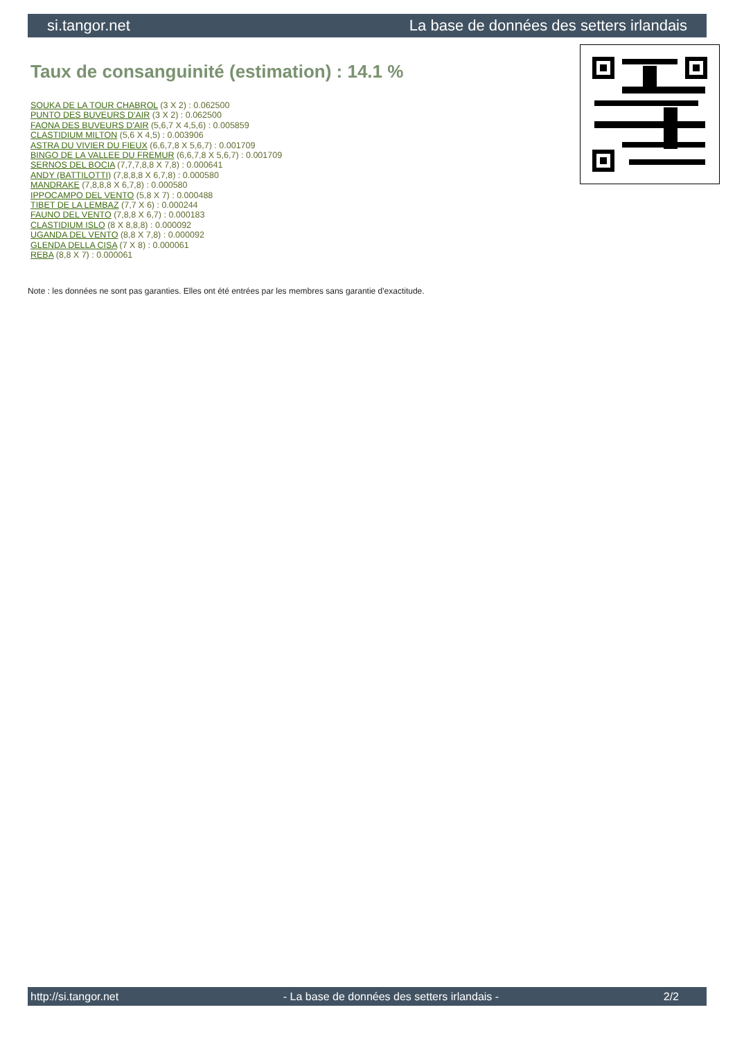si.tangor.net La base de données des setters irlandais
Taux de consanguinité (estimation) : 14.1 %
SOUKA DE LA TOUR CHABROL (3 X 2) : 0.062500
PUNTO DES BUVEURS D'AIR (3 X 2) : 0.062500
FAONA DES BUVEURS D'AIR (5,6,7 X 4,5,6) : 0.005859
CLASTIDIUM MILTON (5,6 X 4,5) : 0.003906
ASTRA DU VIVIER DU FIEUX (6,6,7,8 X 5,6,7) : 0.001709
BINGO DE LA VALLEE DU FREMUR (6,6,7,8 X 5,6,7) : 0.001709
SERNOS DEL BOCIA (7,7,7,8,8 X 7,8) : 0.000641
ANDY (BATTILOTTI) (7,8,8,8 X 6,7,8) : 0.000580
MANDRAKE (7,8,8,8 X 6,7,8) : 0.000580
IPPOCAMPO DEL VENTO (5,8 X 7) : 0.000488
TIBET DE LA LEMBAZ (7,7 X 6) : 0.000244
FAUNO DEL VENTO (7,8,8 X 6,7) : 0.000183
CLASTIDIUM ISLO (8 X 8,8,8) : 0.000092
UGANDA DEL VENTO (8,8 X 7,8) : 0.000092
GLENDA DELLA CISA (7 X 8) : 0.000061
REBA (8,8 X 7) : 0.000061
Note : les données ne sont pas garanties. Elles ont été entrées par les membres sans garantie d'exactitude.
http://si.tangor.net - La base de données des setters irlandais - 2/2